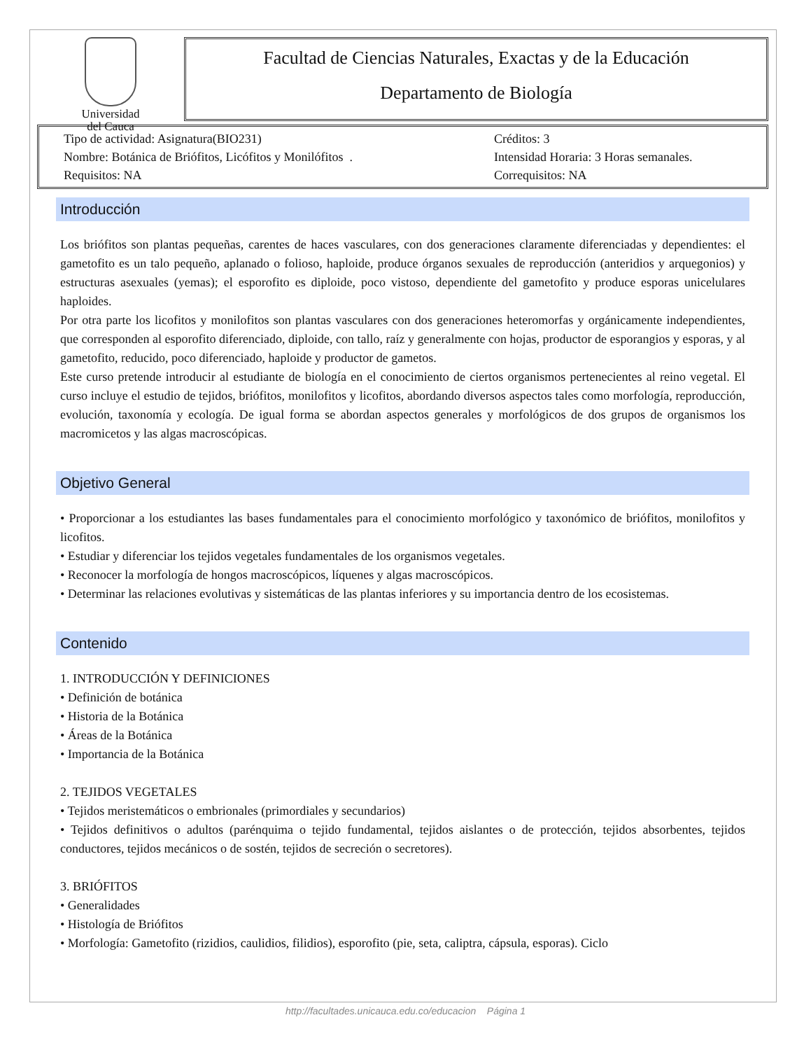Universidad
del Cauca
Facultad de Ciencias Naturales, Exactas y de la Educación
Departamento de Biología
Tipo de actividad: Asignatura(BIO231)
Créditos: 3
Nombre: Botánica de Briófitos, Licófitos y Monilófitos .
Intensidad Horaria: 3 Horas semanales.
Requisitos: NA
Correquisitos: NA
Introducción
Los briófitos son plantas pequeñas, carentes de haces vasculares, con dos generaciones claramente diferenciadas y dependientes: el gametofito es un talo pequeño, aplanado o folioso, haploide, produce órganos sexuales de reproducción (anteridios y arquegonios) y estructuras asexuales (yemas); el esporofito es diploide, poco vistoso, dependiente del gametofito y produce esporas unicelulares haploides.
Por otra parte los licofitos y monilofitos son plantas vasculares con dos generaciones heteromorfas y orgánicamente independientes, que corresponden al esporofito diferenciado, diploide, con tallo, raíz y generalmente con hojas, productor de esporangios y esporas, y al gametofito, reducido, poco diferenciado, haploide y productor de gametos.
Este curso pretende introducir al estudiante de biología en el conocimiento de ciertos organismos pertenecientes al reino vegetal. El curso incluye el estudio de tejidos, briófitos, monilofitos y licofitos, abordando diversos aspectos tales como morfología, reproducción, evolución, taxonomía y ecología. De igual forma se abordan aspectos generales y morfológicos de dos grupos de organismos los macromicetos y las algas macroscópicas.
Objetivo General
• Proporcionar a los estudiantes las bases fundamentales para el conocimiento morfológico y taxonómico de briófitos, monilofitos y licofitos.
• Estudiar y diferenciar los tejidos vegetales fundamentales de los organismos vegetales.
• Reconocer la morfología de hongos macroscópicos, líquenes y algas macroscópicos.
• Determinar las relaciones evolutivas y sistemáticas de las plantas inferiores y su importancia dentro de los ecosistemas.
Contenido
1. INTRODUCCIÓN Y DEFINICIONES
• Definición de botánica
• Historia de la Botánica
• Áreas de la Botánica
• Importancia de la Botánica
2. TEJIDOS VEGETALES
• Tejidos meristemáticos o embrionales (primordiales y secundarios)
• Tejidos definitivos o adultos (parénquima o tejido fundamental, tejidos aislantes o de protección, tejidos absorbentes, tejidos conductores, tejidos mecánicos o de sostén, tejidos de secreción o secretores).
3. BRIÓFITOS
• Generalidades
• Histología de Briófitos
• Morfología: Gametofito (rizidios, caulidios, filidios), esporofito (pie, seta, caliptra, cápsula, esporas). Ciclo
http://facultades.unicauca.edu.co/educacion Página 1